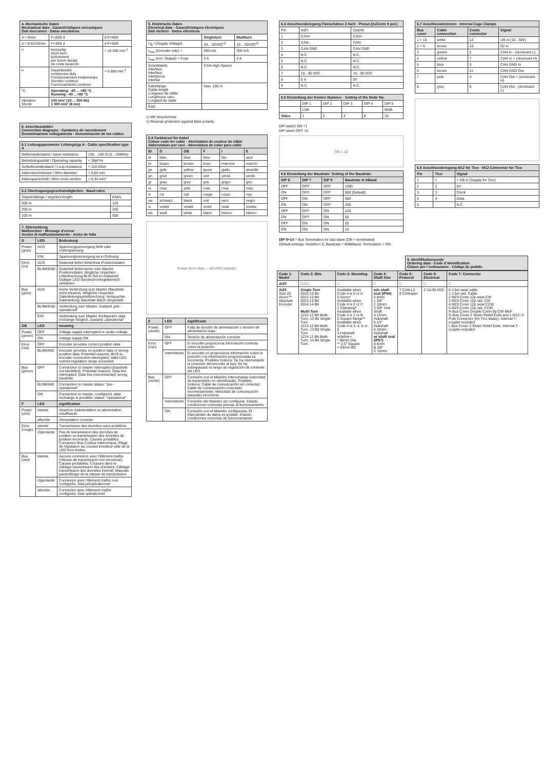| 4. Mechanische Daten Mechanical data · Caractéristiques mécaniques Dati meccanici · Datos mecánicos | | |
| --- | --- | --- |
| d = 6mm | F<20N d | d F<40N |
| d = 9.52/10mm | F<40N d | d F<60N |
| n | kurzzeitig short term brièvement per breve durata de corta duración | = 10 000 min<sup>-1</sup> |
| n | Dauerbetrieb continuous duty Fonctionnement ininterrompu Servizio continuo Funcionamiento continuo | = 6 000 min<sup>-1</sup> |
| °C | Operating: -40 ... +85 °C Running: -40 ...+85 °C | |
| Vibration Shock | 100 m/s² (10 ... 500 Hz) 1 000 m/s² (6 ms) | |
6. Anschlussbilder
Connection diagrams · Symboles de raccrdement
Denominazione collegamento · Denominación de los cables
| 6.1 Leitungsparameter Leitungstyp A · Cable specification type A | |
| --- | --- |
| Wellenwiderstand / wave resistance | 135... 165 Ω (3... 20MHz) |
| Betriebskapazität / Operating capacity | < 30pF/m |
| Schleifenwiderstand / Loop resistance | < 110 Ω/km |
| Aderndurchmesser / Wire diameter | > 0,64 mm |
| Adernquerschnitt / Wire cross section | > 0,34 mm² |
| 6.2 Übertragungsgeschwindigkeiten · Baud rates | |
| --- | --- |
| Segmentlänge / segment length | Kbit/s |
| 500 m | 125 |
| 250 m | 250 |
| 100 m | 500 |
| 7. Störmeldung Malfunction · Message d'erreur Avviso di malfunzionamento · Aviso de falla | | |
| --- | --- | --- |
| D | LED | Bedeutung |
| Power (grün) | AUS | Spannungsversorgung fehlt oder Unterspannung |
| | EIN | Spannungsversorgung ist in Ordnung |
| Error (rot) | AUS | Geberteil liefert fehlerfreie Positionsdaten |
| | BLINKEND | Geberteil liefert keine oder falsche Positionsdaten. Mögliche Ursachen: Unterbrechung BUS-Teil zu Geberteil; Gültiger LED-Sendestromregelbereich verlassen |
| Bus (grün) | AUS | Keine Verbindung zum Master (Baudrate nicht erkannt). Mögliche Ursachen: Datenleitungsunterbrechung; Vertauschte Datenleitung; Baudrate falsch eingestellt |
| | BLINKEND | Verbindung zum Master; Zustand „pre-operational" |
| | EIN | Verbindung zum Master, konfiguriert, data exchange möglich, Zustand „operational" |
| GB | LED | meaning |
| Power (green) | OFF | Voltage supply interrupted or under-voltage |
| | ON | Voltage supply OK |
| Error (red) | OFF | Encoder provides correct position data |
| | BLINKING | Encoder provides no position data or wrong position data. Potential reasons: BUS-to-encoder connection interrupted; Valid LED-current regulation range exceeded |
| Bus (green) | OFF | Connection to master interrupted (baudrate not identified). Potential reasons: Data line interrupted; Data line misconnected; wrong baudrate |
| | BLINKING | Connection to master status: "pre-operational" |
| | ON | Connection to master, configured, data exchange is possible; status: "operational" |
| F | LED | signification |
| Power (vert) | eteinte | Absence d'alimentation ou alimentation insuffisante |
| | allumée | Alimentation correcte |
| Error (rouge) | eteinte | Transmission des données sans problème |
| | clignotante | Pas de transmission des données de position ou transmission des données de position incorrecte. Causes possibles: Connexion Bus-Codeur interrompue; Plage de régulation du courant émetteur utile de la LED hors limites |
| Bus (vert) | eteinte | Aucune connexion avec l'élément maître (Vitesse de transmission non reconnue). Causes probables: Coupure dans le câblage transmission des données; Câblage transmission des données inversé; Mauvais paramétrage de la vitesse de transmission |
| | clignotante | Connexion avec l'élément maître non configurée. Etat préopérationnel |
| | allumée | Connexion avec l'élément maître configurée. Etat opérationnel |
| 5. Elektrische Daten Electrical data · Caractéristiques électriques Dati elettrici · Datos eléctricos | | |
| --- | --- | --- |
| | Singleturn | Multiturn |
| U<sub>B</sub> =(Supply Voltage) | 10....30VDC<sup>1)</sup> | 10....30VDC<sup>1)</sup> |
| I<sub>max</sub> (Encoder only) = | 200 mA | 300 mA |
| I<sub>max</sub> (incl. Output) = Fuse | 2 A | 2 A |
| Schnittstelle Interface Interface Interfaccia Interfaz | CAN High-Speed | |
| Kabellänge Cable length Longueur de câble Lunghezza cavo Longitud de cable | max. 100 m | |
| ESD | | |
1) Mit Verpolschutz
1) Reverse protection against false polarity
| 6.3 Farbkürzel für Kabel Colour code for cable · Abréviation de couleur de câble Abbreviature per cavi · Abreviatura de color para cable | | | | | |
| --- | --- | --- | --- | --- | --- |
| ID | D | GB | F | I | E |
| bl | blau | blue | bleu | blu | azul |
| br | braun | brown | brun | marrone | marrón |
| ge | gelb | yellow | jaune | giallo | amarillo |
| gn | grün | green | vert | verde | verde |
| gr | grau | grey | gris | grigio | gris |
| rs | rosa | pink | rose | rosa | rosa |
| rt | rot | red | rouge | rosso | rojo |
| sw | schwarz | black | noir | nero | negro |
| vi | violett | violett | violet | viola | violeta |
| ws | weiß | white | blanc | bianco | blanco |
Power Error Bus — ACURO Industry
| E | LED | significado |
| --- | --- | --- |
| Power (verde) | OFF | Falla de tensión de alimentación o tensión de alimentación baja |
| | ON | Tensión de alimentación correcta. |
| Error (rojo) | OFF | El encoder proporciona información correcta sobre la posición |
| | Intermitente | El encoder no proporciona información sobre la posición o la información proporcionada es incorrecta. Posibles motivos: Se ha interrumpido la conexión del encoder al bus; Se ha sobrepasado el rango de regulación de corriente del LED |
| Bus (verde) | OFF | Conexión con el Maestro interrumpida (velocidad de transmisión no identificada). Posibles motivos: Cable de comunicación sin conectar; Cable de comunicación conectado incorrectamente; Velocidad de comunicación (baurate) incorrecta |
| | Intermitente | Conexión del Maestro sin configurar. Estado: condiciones correctas previas al funcionamiento |
| | ON | Conexión con el Maestro configurada. El intercambio de datos es posible. Estado: condiciones correctas de funcionamiento |
| 6.4 Anschlussbelegung Flanschdose 2-fach · Pinout (2xConin 9 pol.) | | |
| --- | --- | --- |
| Pin | In(F) | Out(M) |
| 1 | CAN+ | CAN+ |
| 2 | CAN- | CAN- |
| 3 | CAN GND | CAN GND |
| 4 | N.C. | N.C. |
| 5 | N.C. | N.C. |
| 6 | N.C. | N.C. |
| 7 | 10...30 VDC | 10...30 VDC |
| 8 | 0 V | 0V |
| 9 | N.C. | N.C. |
| 6.5 Einstellung der Knoten Nummer · Setting of the Node No. | | | | | |
| --- | --- | --- | --- | --- | --- |
| | DIP 1 | DIP 2 | DIP 3 | DIP 4 | DIP 5 |
| | LSB | | | | MSB |
| Value | 1 | 2 | 4 | 8 | 16 |
DIP switch ON =1
DIP swich OFF =0
ON 1 10
| 6.6 Einstellung der Baudrate· Setting of the Baudrate | | | |
| --- | --- | --- | --- |
| DIP 6 | DIP 7 | DIP 8 | Baudrate in kBaud |
| OFF | OFF | OFF | 1000 |
| ON | OFF | OFF | 800 (Default) |
| OFF | ON | OFF | 500 |
| ON | ON | OFF | 250 |
| OFF | OFF | ON | 125 |
| ON | OFF | ON | 50 |
| OFF | ON | ON | 20 |
| ON | ON | ON | 10 |
DIP 9+10 = Bus Termination for last slave (ON = terminated)
Default settings: NodeNo= 0, Baudrate = 800kBaud, Termination = ON
| 6.7 Anschlussklemmen · Internal Cage Clamps | | | |
| --- | --- | --- | --- |
| Bus cover | Cable connection | Conin connector | Signal |
| 1 + 10 | white | 12 | UB in (10...30V) |
| 2 + 9 | brown | 10 | 0V in |
| 3 | greem | 2 | CAN In - (dominant L) |
| 4 | yellow | 7 | CAN In + (dominant H) |
| 5 | blue | 3 | CAN GND In |
| 6 | brown | 11 | CAN GND Out |
| 7 | pink | 4 | CAN Out + (dominant H) |
| 8 | gray | 5 | CAN Out - (dominant L) |
| 6.8 Anschlussbelegung M12 für Tico · M12 Connector for Tico | | |
| --- | --- | --- |
| Pin | Tico | Signal |
| 1 | 1 | + UB in (Supply for Tico) |
| 2 | 2 | 0V |
| 3 | 3 | Clock |
| 4 | 4 | Data |
| 5 | - | N.C. |
9. Identifikationscode
Ordering data · Code d´identification
Chiave per l´ordinazione · Código de pedido
| Code 1: Model | Code 2: Bits | Code 3: Mounting | Code 4: Shaft Size | Code 5: Protocol | Code 6: Electrical | Code 7: Connector |
| --- | --- | --- | --- | --- | --- | --- |
| AI25 | □□□□ | □ | □ | □ | □ | □ |
| AI25 Size 25 Acuro™ Absolute Encoder | Single-Turn 0010 10 Bit 0012 12 Bit 0013 13 Bit 0014 14 Bit Multi-Turn 1212 12 Bit Multi-Turn, 12 Bit Single-Turn 1213 12 Bit Multi-Turn, 13 Bit Single-Turn 1214 12 Bit Multi-Turn, 14 Bit Single-Turn | Available when Code 4 is 0 or A 0 Servo* Available when Code 4 is 2 or C 1 Clamping* Available when Code 4 is 1 or B 2 Square flange** Available when Code 4 is 3, 4, 5 or 6 3 Hubshaft w/tether+ * 58mm Dia. ** 2.5" Square + 63mm BC | w/o shaft seal (IP64) 0 6mm 1 3/8" 2 10mm 3 3/8" Hub Shaft 4 12mm Hubshaft 5 1/2" Hubshaft 6 10mm Hubshaft w/ shaft seal (IP67) A 6mm B 3/8" C 10mm | 7 CAN-L2 8 CANopen | 2 10-30 VDC | 0 1.5m axial cable 1 1.5m rad. Cable 2 M23 Conin 12p axial CW 3 M23 Conin 12p rad. CW 4 M23 Conin 12p axial CCW 5 M23 Conin 12p rad. CCW H Bus Cover Double Conin 9p CW M&F G Bus Cover 2 Strain Relief Exits and 1 M12, 5-Pole Connector (for Tico dislay). Internal T-coupler included L Bus Cover 2 Strain Relief Exits. Internal T-coupler included |